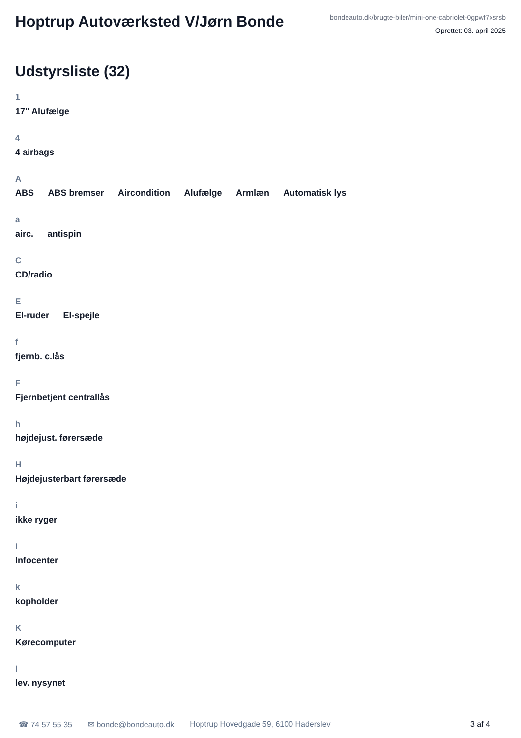Hoptrup Autoværksted V/Jørn Bonde
bondeauto.dk/brugte-biler/mini-one-cabriolet-0gpwf7xsrsb
Oprettet: 03. april 2025
Udstyrsliste (32)
1
17" Alufælge
4
4 airbags
A
ABS ABS bremser Aircondition Alufælge Armlæn Automatisk lys
a
airc. antispin
C
CD/radio
E
El-ruder El-spejle
f
fjernb. c.lås
F
Fjernbetjent centrallås
h
højdejust. førersæde
H
Højdejusterbart førersæde
i
ikke ryger
I
Infocenter
k
kopholder
K
Kørecomputer
l
lev. nysynet
☎ 74 57 55 35 ✉ bonde@bondeauto.dk Hoptrup Hovedgade 59, 6100 Haderslev 3 af 4